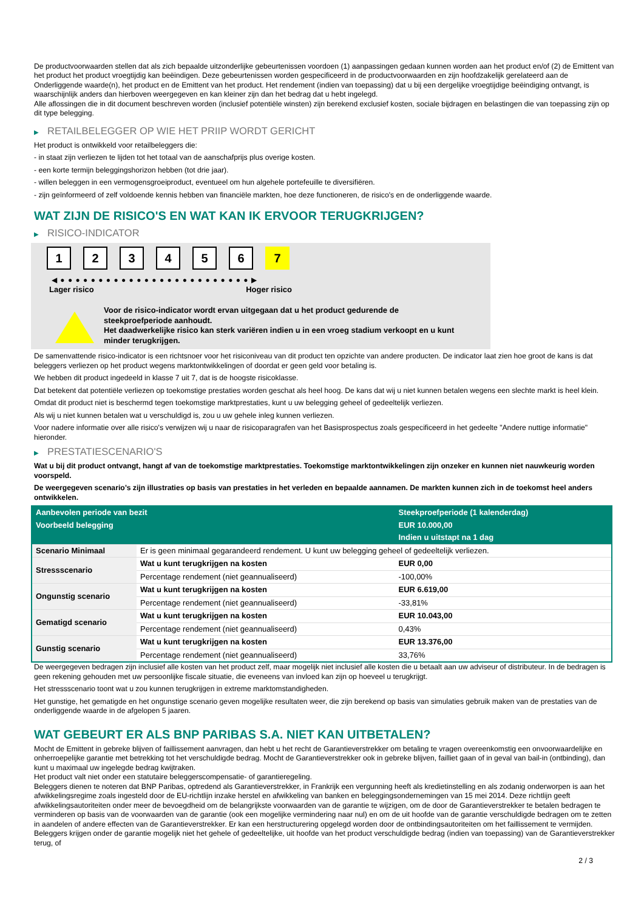De productvoorwaarden stellen dat als zich bepaalde uitzonderlijke gebeurtenissen voordoen (1) aanpassingen gedaan kunnen worden aan het product en/of (2) de Emittent van het product het product vroegtijdig kan beëindigen. Deze gebeurtenissen worden gespecificeerd in de productvoorwaarden en zijn hoofdzakelijk gerelateerd aan de Onderliggende waarde(n), het product en de Emittent van het product. Het rendement (indien van toepassing) dat u bij een dergelijke vroegtijdige beëindiging ontvangt, is waarschijnlijk anders dan hierboven weergegeven en kan kleiner zijn dan het bedrag dat u hebt ingelegd.
Alle aflossingen die in dit document beschreven worden (inclusief potentiële winsten) zijn berekend exclusief kosten, sociale bijdragen en belastingen die van toepassing zijn op dit type belegging.
▶ RETAILBELEGGER OP WIE HET PRIIP WORDT GERICHT
Het product is ontwikkeld voor retailbeleggers die:
- in staat zijn verliezen te lijden tot het totaal van de aanschafprijs plus overige kosten.
- een korte termijn beleggingshorizon hebben (tot drie jaar).
- willen beleggen in een vermogensgroeiproduct, eventueel om hun algehele portefeuille te diversifiëren.
- zijn geïnformeerd of zelf voldoende kennis hebben van financiële markten, hoe deze functioneren, de risico's en de onderliggende waarde.
WAT ZIJN DE RISICO'S EN WAT KAN IK ERVOOR TERUGKRIJGEN?
▶ RISICO-INDICATOR
1 2 3 4 5 6 7
◀ ● ● ● ● ● ● ● ● ● ● ● ● ● ● ● ● ● ● ● ● ● ● ● ● ● ▶
Lager risico Hoger risico
Voor de risico-indicator wordt ervan uitgegaan dat u het product gedurende de steekproefperiode aanhoudt.
Het daadwerkelijke risico kan sterk variëren indien u in een vroeg stadium verkoopt en u kunt minder terugkrijgen.
De samenvattende risico-indicator is een richtsnoer voor het risiconiveau van dit product ten opzichte van andere producten. De indicator laat zien hoe groot de kans is dat beleggers verliezen op het product wegens marktontwikkelingen of doordat er geen geld voor betaling is.
We hebben dit product ingedeeld in klasse 7 uit 7, dat is de hoogste risicoklasse.
Dat betekent dat potentiële verliezen op toekomstige prestaties worden geschat als heel hoog. De kans dat wij u niet kunnen betalen wegens een slechte markt is heel klein.
Omdat dit product niet is beschermd tegen toekomstige marktprestaties, kunt u uw belegging geheel of gedeeltelijk verliezen.
Als wij u niet kunnen betalen wat u verschuldigd is, zou u uw gehele inleg kunnen verliezen.
Voor nadere informatie over alle risico's verwijzen wij u naar de risicoparagrafen van het Basisprospectus zoals gespecificeerd in het gedeelte "Andere nuttige informatie" hieronder.
▶ PRESTATIESCENARIO'S
Wat u bij dit product ontvangt, hangt af van de toekomstige marktprestaties. Toekomstige marktontwikkelingen zijn onzeker en kunnen niet nauwkeurig worden voorspeld.
De weergegeven scenario’s zijn illustraties op basis van prestaties in het verleden en bepaalde aannamen. De markten kunnen zich in de toekomst heel anders ontwikkelen.
| Aanbevolen periode van bezit | | Steekproefperiode (1 kalenderdag) |
| --- | --- | --- |
| Voorbeeld belegging | | EUR 10.000,00 |
| | | Indien u uitstapt na 1 dag |
| Scenario Minimaal | Er is geen minimaal gegarandeerd rendement. U kunt uw belegging geheel of gedeeltelijk verliezen. | |
| Stressscenario | Wat u kunt terugkrijgen na kosten | EUR 0,00 |
| | Percentage rendement (niet geannualiseerd) | -100,00% |
| Ongunstig scenario | Wat u kunt terugkrijgen na kosten | EUR 6.619,00 |
| | Percentage rendement (niet geannualiseerd) | -33,81% |
| Gematigd scenario | Wat u kunt terugkrijgen na kosten | EUR 10.043,00 |
| | Percentage rendement (niet geannualiseerd) | 0,43% |
| Gunstig scenario | Wat u kunt terugkrijgen na kosten | EUR 13.376,00 |
| | Percentage rendement (niet geannualiseerd) | 33,76% |
De weergegeven bedragen zijn inclusief alle kosten van het product zelf, maar mogelijk niet inclusief alle kosten die u betaalt aan uw adviseur of distributeur. In de bedragen is geen rekening gehouden met uw persoonlijke fiscale situatie, die eveneens van invloed kan zijn op hoeveel u terugkrijgt.
Het stressscenario toont wat u zou kunnen terugkrijgen in extreme marktomstandigheden.
Het gunstige, het gematigde en het ongunstige scenario geven mogelijke resultaten weer, die zijn berekend op basis van simulaties gebruik maken van de prestaties van de onderliggende waarde in de afgelopen 5 jaaren.
WAT GEBEURT ER ALS BNP PARIBAS S.A. NIET KAN UITBETALEN?
Mocht de Emittent in gebreke blijven of faillissement aanvragen, dan hebt u het recht de Garantieverstrekker om betaling te vragen overeenkomstig een onvoorwaardelijke en onherroepelijke garantie met betrekking tot het verschuldigde bedrag. Mocht de Garantieverstrekker ook in gebreke blijven, failliet gaan of in geval van bail-in (ontbinding), dan kunt u maximaal uw ingelegde bedrag kwijtraken.
Het product valt niet onder een statutaire beleggerscompensatie- of garantieregeling.
Beleggers dienen te noteren dat BNP Paribas, optredend als Garantieverstrekker, in Frankrijk een vergunning heeft als kredietinstelling en als zodanig onderworpen is aan het afwikkelingsregime zoals ingesteld door de EU-richtlijn inzake herstel en afwikkeling van banken en beleggingsondernemingen van 15 mei 2014. Deze richtlijn geeft afwikkelingsautoriteiten onder meer de bevoegdheid om de belangrijkste voorwaarden van de garantie te wijzigen, om de door de Garantieverstrekker te betalen bedragen te verminderen op basis van de voorwaarden van de garantie (ook een mogelijke vermindering naar nul) en om de uit hoofde van de garantie verschuldigde bedragen om te zetten in aandelen of andere effecten van de Garantieverstrekker. Er kan een herstructurering opgelegd worden door de ontbindingsautoriteiten om het faillissement te vermijden. Beleggers krijgen onder de garantie mogelijk niet het gehele of gedeeltelijke, uit hoofde van het product verschuldigde bedrag (indien van toepassing) van de Garantieverstrekker terug, of
2 / 3